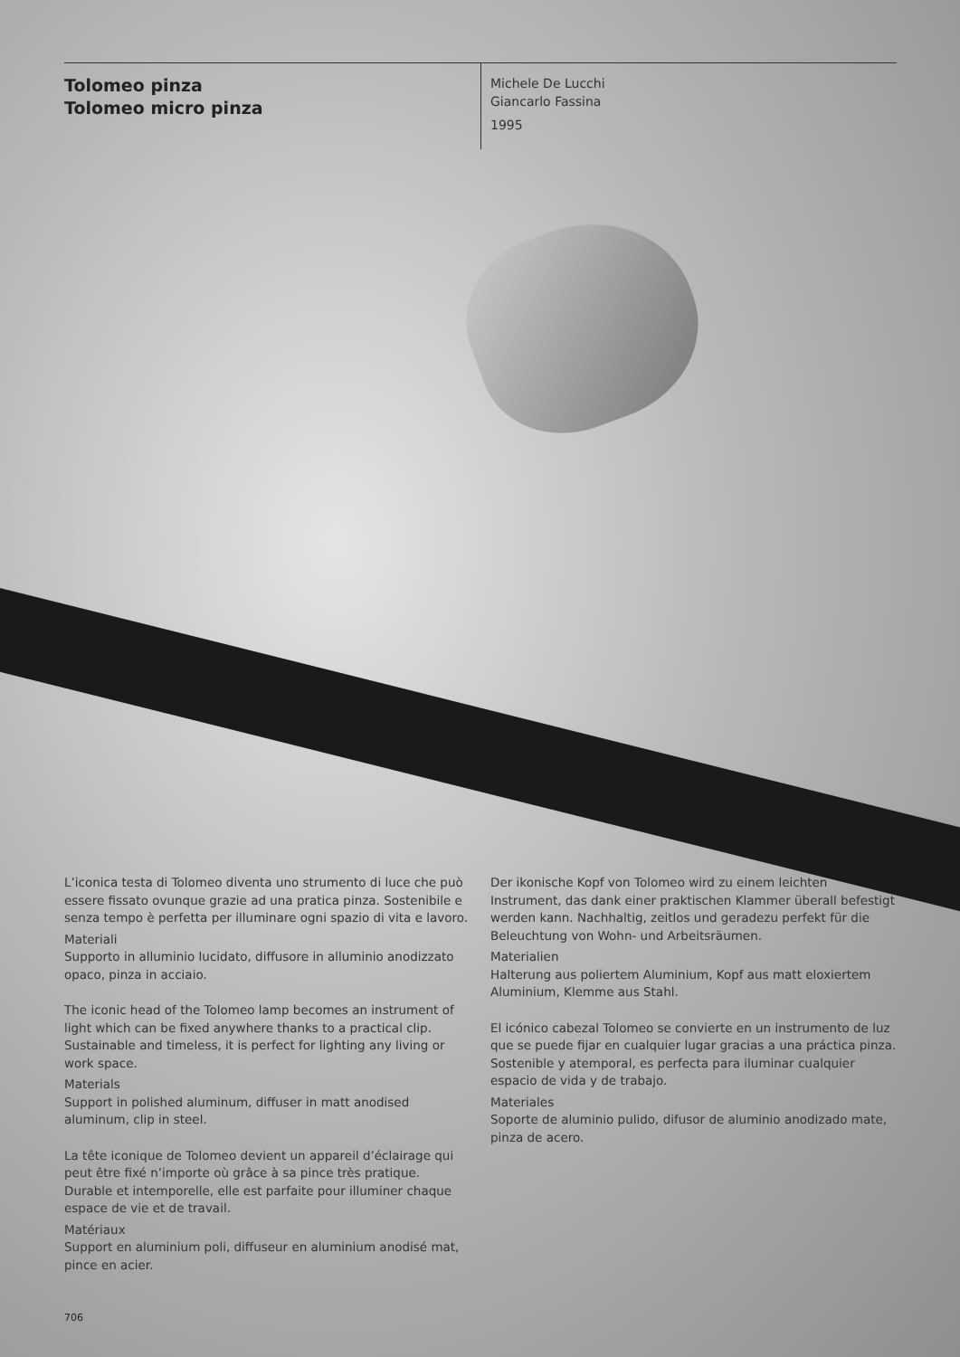Tolomeo pinza
Tolomeo micro pinza
Michele De Lucchi
Giancarlo Fassina
1995
L’iconica testa di Tolomeo diventa uno strumento di luce che può essere fissato ovunque grazie ad una pratica pinza. Sostenibile e senza tempo è perfetta per illuminare ogni spazio di vita e lavoro.
Materiali
Supporto in alluminio lucidato, diffusore in alluminio anodizzato opaco, pinza in acciaio.
The iconic head of the Tolomeo lamp becomes an instrument of light which can be fixed anywhere thanks to a practical clip. Sustainable and timeless, it is perfect for lighting any living or work space.
Materials
Support in polished aluminum, diffuser in matt anodised aluminum, clip in steel.
La tête iconique de Tolomeo devient un appareil d’éclairage qui peut être fixé n’importe où grâce à sa pince très pratique. Durable et intemporelle, elle est parfaite pour illuminer chaque espace de vie et de travail.
Matériaux
Support en aluminium poli, diffuseur en aluminium anodisé mat, pince en acier.
Der ikonische Kopf von Tolomeo wird zu einem leichten Instrument, das dank einer praktischen Klammer überall befestigt werden kann. Nachhaltig, zeitlos und geradezu perfekt für die Beleuchtung von Wohn- und Arbeitsräumen.
Materialien
Halterung aus poliertem Aluminium, Kopf aus matt eloxiertem Aluminium, Klemme aus Stahl.
El icónico cabezal Tolomeo se convierte en un instrumento de luz que se puede fijar en cualquier lugar gracias a una práctica pinza. Sostenible y atemporal, es perfecta para iluminar cualquier espacio de vida y de trabajo.
Materiales
Soporte de aluminio pulido, difusor de aluminio anodizado mate, pinza de acero.
706